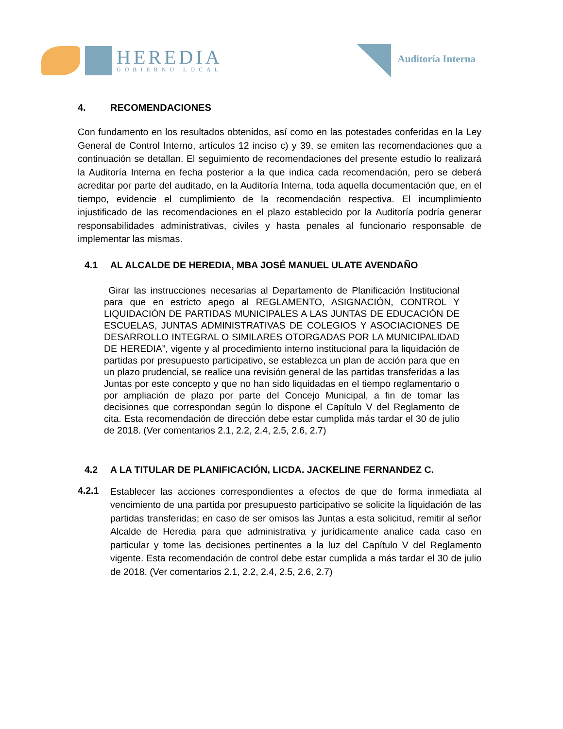HEREDIA
GOBIERNO LOCAL
Auditoría Interna
4. RECOMENDACIONES
Con fundamento en los resultados obtenidos, así como en las potestades conferidas en la Ley General de Control Interno, artículos 12 inciso c) y 39, se emiten las recomendaciones que a continuación se detallan. El seguimiento de recomendaciones del presente estudio lo realizará la Auditoría Interna en fecha posterior a la que indica cada recomendación, pero se deberá acreditar por parte del auditado, en la Auditoría Interna, toda aquella documentación que, en el tiempo, evidencie el cumplimiento de la recomendación respectiva. El incumplimiento injustificado de las recomendaciones en el plazo establecido por la Auditoría podría generar responsabilidades administrativas, civiles y hasta penales al funcionario responsable de implementar las mismas.
4.1 AL ALCALDE DE HEREDIA, MBA JOSÉ MANUEL ULATE AVENDAÑO
Girar las instrucciones necesarias al Departamento de Planificación Institucional para que en estricto apego al REGLAMENTO, ASIGNACIÓN, CONTROL Y LIQUIDACIÓN DE PARTIDAS MUNICIPALES A LAS JUNTAS DE EDUCACIÓN DE ESCUELAS, JUNTAS ADMINISTRATIVAS DE COLEGIOS Y ASOCIACIONES DE DESARROLLO INTEGRAL O SIMILARES OTORGADAS POR LA MUNICIPALIDAD DE HEREDIA”, vigente y al procedimiento interno institucional para la liquidación de partidas por presupuesto participativo, se establezca un plan de acción para que en un plazo prudencial, se realice una revisión general de las partidas transferidas a las Juntas por este concepto y que no han sido liquidadas en el tiempo reglamentario o por ampliación de plazo por parte del Concejo Municipal, a fin de tomar las decisiones que correspondan según lo dispone el Capítulo V del Reglamento de cita. Esta recomendación de dirección debe estar cumplida más tardar el 30 de julio de 2018. (Ver comentarios 2.1, 2.2, 2.4, 2.5, 2.6, 2.7)
4.2 A LA TITULAR DE PLANIFICACIÓN, LICDA. JACKELINE FERNANDEZ C.
4.2.1
Establecer las acciones correspondientes a efectos de que de forma inmediata al vencimiento de una partida por presupuesto participativo se solicite la liquidación de las partidas transferidas; en caso de ser omisos las Juntas a esta solicitud, remitir al señor Alcalde de Heredia para que administrativa y jurídicamente analice cada caso en particular y tome las decisiones pertinentes a la luz del Capítulo V del Reglamento vigente. Esta recomendación de control debe estar cumplida a más tardar el 30 de julio de 2018. (Ver comentarios 2.1, 2.2, 2.4, 2.5, 2.6, 2.7)